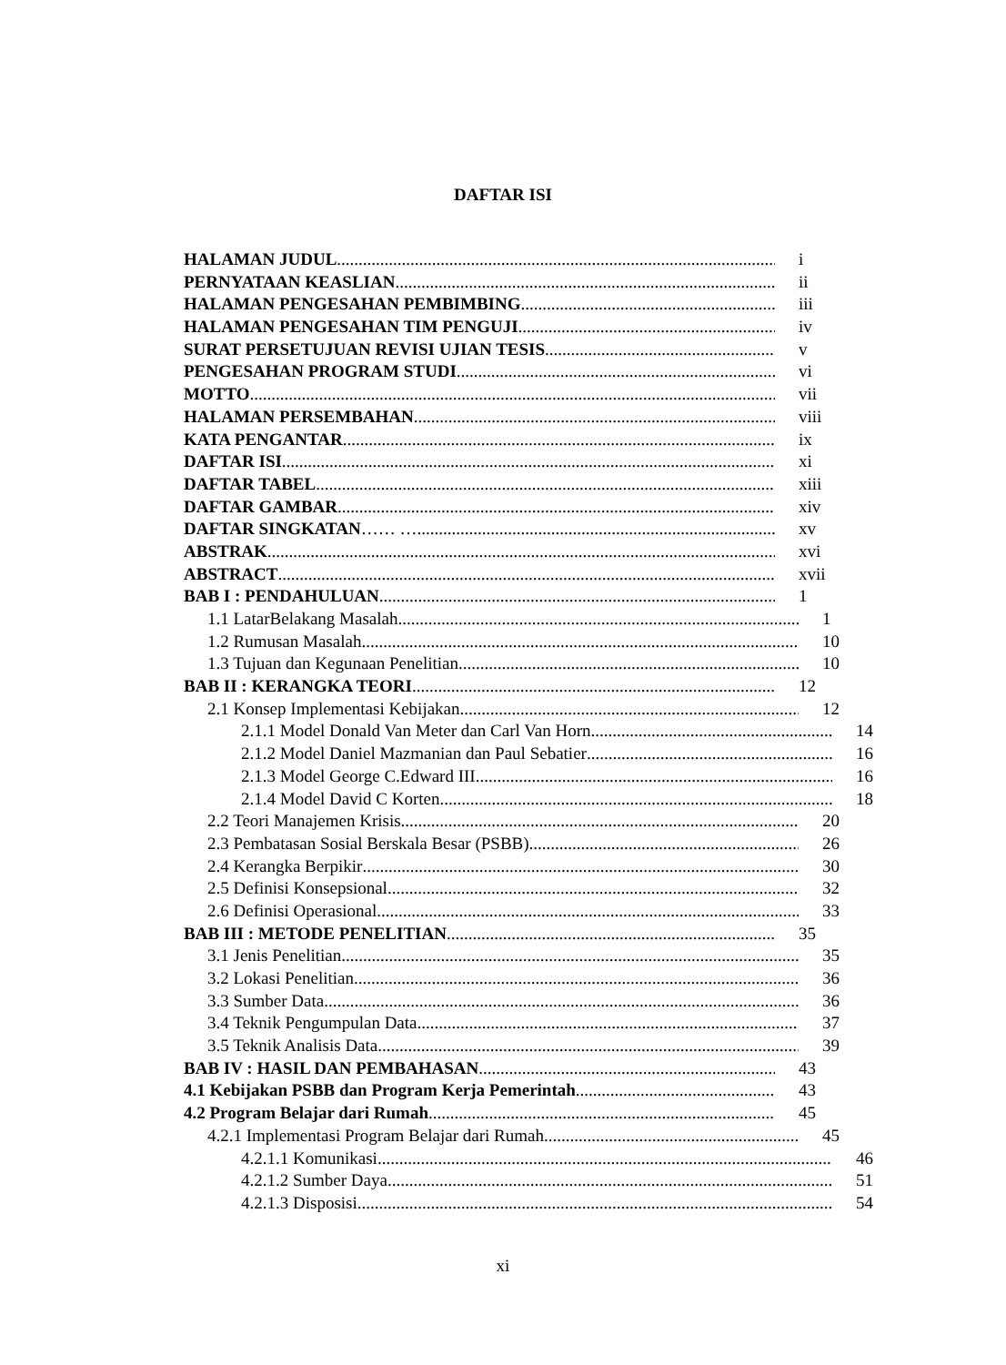DAFTAR ISI
HALAMAN JUDUL i
PERNYATAAN KEASLIAN ii
HALAMAN PENGESAHAN PEMBIMBING iii
HALAMAN PENGESAHAN TIM PENGUJI iv
SURAT PERSETUJUAN REVISI UJIAN TESIS v
PENGESAHAN PROGRAM STUDI vi
MOTTO vii
HALAMAN PERSEMBAHAN viii
KATA PENGANTAR ix
DAFTAR ISI xi
DAFTAR TABEL xiii
DAFTAR GAMBAR xiv
DAFTAR SINGKATAN …… … xv
ABSTRAK xvi
ABSTRACT xvii
BAB I : PENDAHULUAN 1
1.1 LatarBelakang Masalah 1
1.2 Rumusan Masalah 10
1.3 Tujuan dan Kegunaan Penelitian 10
BAB II : KERANGKA TEORI 12
2.1 Konsep Implementasi Kebijakan 12
2.1.1 Model Donald Van Meter dan Carl Van Horn 14
2.1.2 Model Daniel Mazmanian dan Paul Sebatier 16
2.1.3 Model George C.Edward III 16
2.1.4 Model David C Korten 18
2.2 Teori Manajemen Krisis 20
2.3 Pembatasan Sosial Berskala Besar (PSBB) 26
2.4 Kerangka Berpikir 30
2.5 Definisi Konsepsional 32
2.6 Definisi Operasional 33
BAB III : METODE PENELITIAN 35
3.1 Jenis Penelitian 35
3.2 Lokasi Penelitian 36
3.3 Sumber Data 36
3.4 Teknik Pengumpulan Data 37
3.5 Teknik Analisis Data 39
BAB IV : HASIL DAN PEMBAHASAN 43
4.1 Kebijakan PSBB dan Program Kerja Pemerintah 43
4.2 Program Belajar dari Rumah 45
4.2.1 Implementasi Program Belajar dari Rumah 45
4.2.1.1 Komunikasi 46
4.2.1.2 Sumber Daya 51
4.2.1.3 Disposisi 54
xi